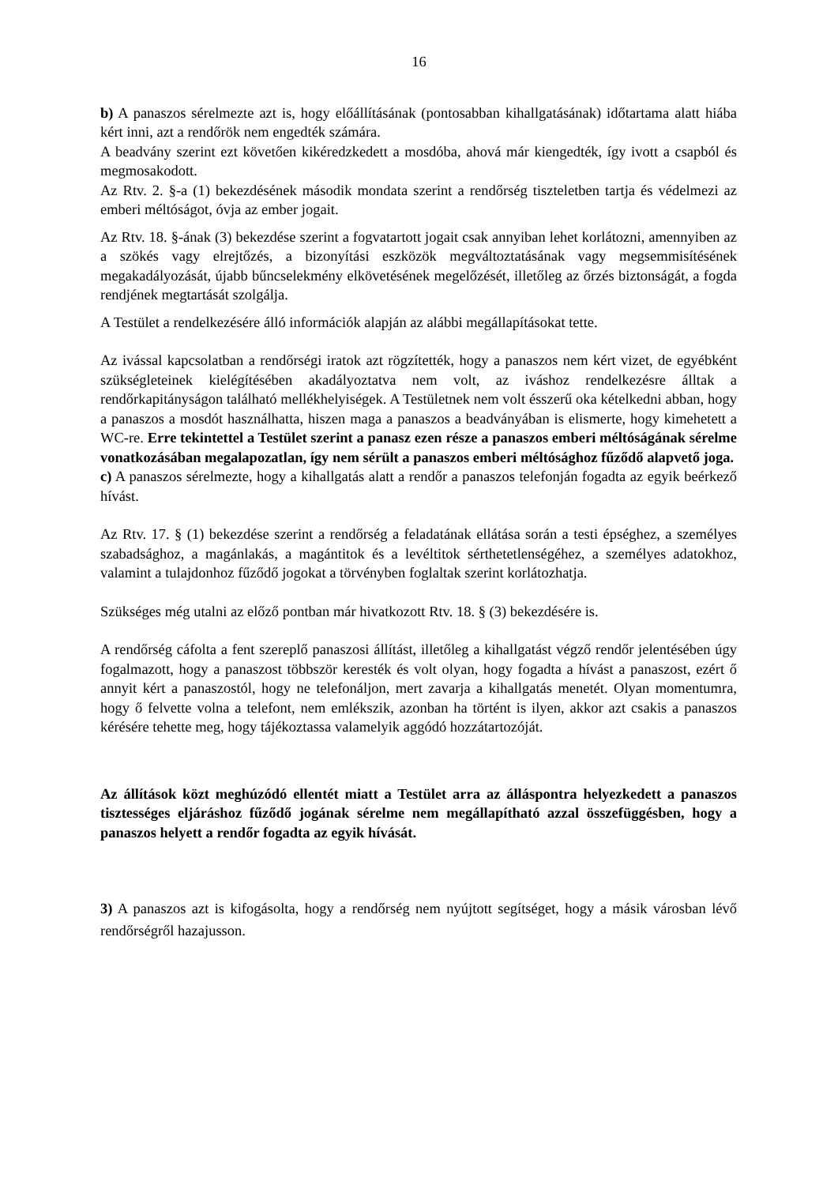16
b) A panaszos sérelmezte azt is, hogy előállításának (pontosabban kihallgatásának) időtartama alatt hiába kért inni, azt a rendőrök nem engedték számára.
A beadvány szerint ezt követően kikéredzkedett a mosdóba, ahová már kiengedték, így ivott a csapból és megmosakodott.
Az Rtv. 2. §-a (1) bekezdésének második mondata szerint a rendőrség tiszteletben tartja és védelmezi az emberi méltóságot, óvja az ember jogait.
Az Rtv. 18. §-ának (3) bekezdése szerint a fogvatartott jogait csak annyiban lehet korlátozni, amennyiben az a szökés vagy elrejtőzés, a bizonyítási eszközök megváltoztatásának vagy megsemmisítésének megakadályozását, újabb bűncselekmény elkövetésének megelőzését, illetőleg az őrzés biztonságát, a fogda rendjének megtartását szolgálja.
A Testület a rendelkezésére álló információk alapján az alábbi megállapításokat tette.
Az ivással kapcsolatban a rendőrségi iratok azt rögzítették, hogy a panaszos nem kért vizet, de egyébként szükségleteinek kielégítésében akadályoztatva nem volt, az iváshoz rendelkezésre álltak a rendőrkapitányságon található mellékhelyiségek. A Testületnek nem volt ésszerű oka kételkedni abban, hogy a panaszos a mosdót használhatta, hiszen maga a panaszos a beadványában is elismerte, hogy kimehetett a WC-re. Erre tekintettel a Testület szerint a panasz ezen része a panaszos emberi méltóságának sérelme vonatkozásában megalapozatlan, így nem sérült a panaszos emberi méltósághoz fűződő alapvető joga.
c) A panaszos sérelmezte, hogy a kihallgatás alatt a rendőr a panaszos telefonján fogadta az egyik beérkező hívást.
Az Rtv. 17. § (1) bekezdése szerint a rendőrség a feladatának ellátása során a testi épséghez, a személyes szabadsághoz, a magánlakás, a magántitok és a levéltitok sérthetetlenségéhez, a személyes adatokhoz, valamint a tulajdonhoz fűződő jogokat a törvényben foglaltak szerint korlátozhatja.
Szükséges még utalni az előző pontban már hivatkozott Rtv. 18. § (3) bekezdésére is.
A rendőrség cáfolta a fent szereplő panaszosi állítást, illetőleg a kihallgatást végző rendőr jelentésében úgy fogalmazott, hogy a panaszost többször keresték és volt olyan, hogy fogadta a hívást a panaszost, ezért ő annyit kért a panaszostól, hogy ne telefonáljon, mert zavarja a kihallgatás menetét. Olyan momentumra, hogy ő felvette volna a telefont, nem emlékszik, azonban ha történt is ilyen, akkor azt csakis a panaszos kérésére tehette meg, hogy tájékoztassa valamelyik aggódó hozzátartozóját.
Az állítások közt meghúzódó ellentét miatt a Testület arra az álláspontra helyezkedett a panaszos tisztességes eljáráshoz fűződő jogának sérelme nem megállapítható azzal összefüggésben, hogy a panaszos helyett a rendőr fogadta az egyik hívását.
3) A panaszos azt is kifogásolta, hogy a rendőrség nem nyújtott segítséget, hogy a másik városban lévő rendőrségről hazajusson.